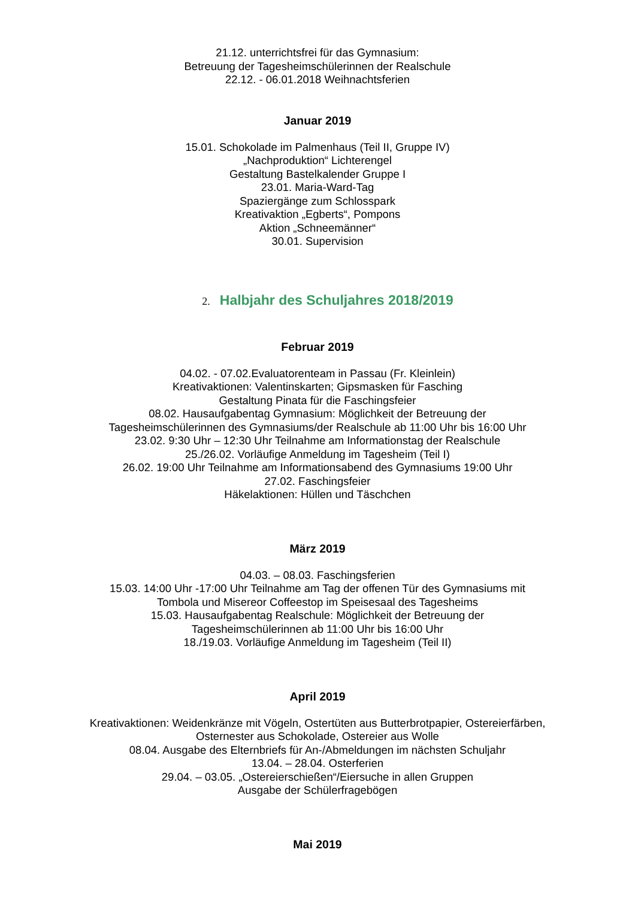21.12. unterrichtsfrei für das Gymnasium:
Betreuung der Tagesheimschülerinnen der Realschule
22.12. - 06.01.2018 Weihnachtsferien
Januar 2019
15.01. Schokolade im Palmenhaus (Teil II, Gruppe IV)
„Nachproduktion“ Lichterengel
Gestaltung Bastelkalender Gruppe I
23.01. Maria-Ward-Tag
Spaziergänge zum Schlosspark
Kreativaktion „Egberts“, Pompons
Aktion „Schneemänner“
30.01. Supervision
2. Halbjahr des Schuljahres 2018/2019
Februar 2019
04.02. - 07.02.Evaluatorenteam in Passau (Fr. Kleinlein)
Kreativaktionen: Valentinskarten; Gipsmasken für Fasching
Gestaltung Pinata für die Faschingsfeier
08.02. Hausaufgabentag Gymnasium: Möglichkeit der Betreuung der
Tagesheimschülerinnen des Gymnasiums/der Realschule ab 11:00 Uhr bis 16:00 Uhr
23.02. 9:30 Uhr – 12:30 Uhr Teilnahme am Informationstag der Realschule
25./26.02. Vorläufige Anmeldung im Tagesheim (Teil I)
26.02. 19:00 Uhr Teilnahme am Informationsabend des Gymnasiums 19:00 Uhr
27.02. Faschingsfeier
Häkelaktionen: Hüllen und Täschchen
März 2019
04.03. – 08.03. Faschingsferien
15.03. 14:00 Uhr -17:00 Uhr Teilnahme am Tag der offenen Tür des Gymnasiums mit
Tombola und Misereor Coffeestop im Speisesaal des Tagesheims
15.03. Hausaufgabentag Realschule: Möglichkeit der Betreuung der
Tagesheimschülerinnen ab 11:00 Uhr bis 16:00 Uhr
18./19.03. Vorläufige Anmeldung im Tagesheim (Teil II)
April 2019
Kreativaktionen: Weidenkränze mit Vögeln, Ostertüten aus Butterbrotpapier, Ostereierfärben,
Osternester aus Schokolade, Ostereier aus Wolle
08.04. Ausgabe des Elternbriefs für An-/Abmeldungen im nächsten Schuljahr
13.04. – 28.04. Osterferien
29.04. – 03.05. „Ostereierschießen“/Eiersuche in allen Gruppen
Ausgabe der Schülerfragebögen
Mai 2019